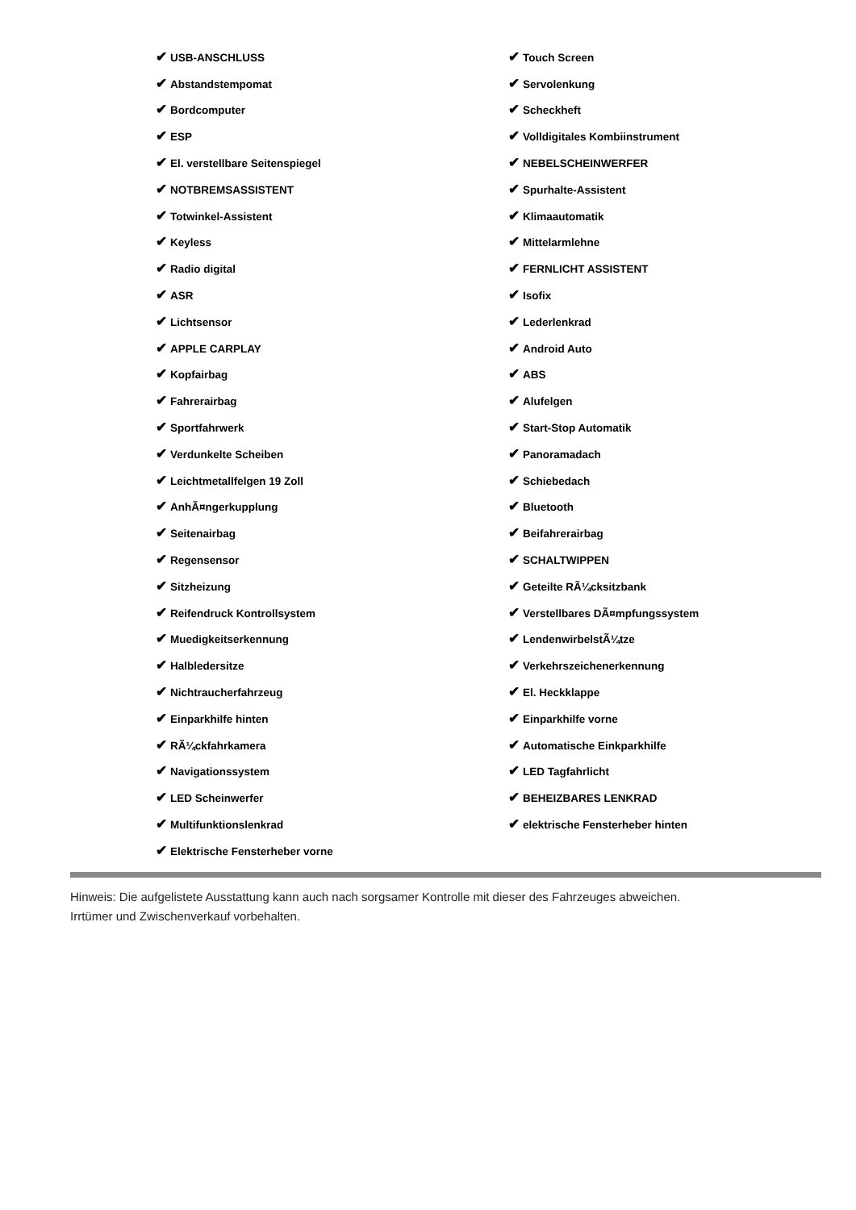| ✔ USB-ANSCHLUSS | ✔ Touch Screen |
| ✔ Abstandstempomat | ✔ Servolenkung |
| ✔ Bordcomputer | ✔ Scheckheft |
| ✔ ESP | ✔ Volldigitales Kombiinstrument |
| ✔ El. verstellbare Seitenspiegel | ✔ NEBELSCHEINWERFER |
| ✔ NOTBREMSASSISTENT | ✔ Spurhalte-Assistent |
| ✔ Totwinkel-Assistent | ✔ Klimaautomatik |
| ✔ Keyless | ✔ Mittelarmlehne |
| ✔ Radio digital | ✔ FERNLICHT ASSISTENT |
| ✔ ASR | ✔ Isofix |
| ✔ Lichtsensor | ✔ Lederlenkrad |
| ✔ APPLE CARPLAY | ✔ Android Auto |
| ✔ Kopfairbag | ✔ ABS |
| ✔ Fahrerairbag | ✔ Alufelgen |
| ✔ Sportfahrwerk | ✔ Start-Stop Automatik |
| ✔ Verdunkelte Scheiben | ✔ Panoramadach |
| ✔ Leichtmetallfelgen 19 Zoll | ✔ Schiebedach |
| ✔ AnhÃ¤ngerkupplung | ✔ Bluetooth |
| ✔ Seitenairbag | ✔ Beifahrerairbag |
| ✔ Regensensor | ✔ SCHALTWIPPEN |
| ✔ Sitzheizung | ✔ Geteilte RÃ¼cksitzbank |
| ✔ Reifendruck Kontrollsystem | ✔ Verstellbares DÃ¤mpfungssystem |
| ✔ Muedigkeitserkennung | ✔ LendenwirbelstÃ¼tze |
| ✔ Halbledersitze | ✔ Verkehrszeichenerkennung |
| ✔ Nichtraucherfahrzeug | ✔ El. Heckklappe |
| ✔ Einparkhilfe hinten | ✔ Einparkhilfe vorne |
| ✔ RÃ¼ckfahrkamera | ✔ Automatische Einkparkhilfe |
| ✔ Navigationssystem | ✔ LED Tagfahrlicht |
| ✔ LED Scheinwerfer | ✔ BEHEIZBARES LENKRAD |
| ✔ Multifunktionslenkrad | ✔ elektrische Fensterheber hinten |
| ✔ Elektrische Fensterheber vorne | |
Hinweis: Die aufgelistete Ausstattung kann auch nach sorgsamer Kontrolle mit dieser des Fahrzeuges abweichen. Irrtümer und Zwischenverkauf vorbehalten.